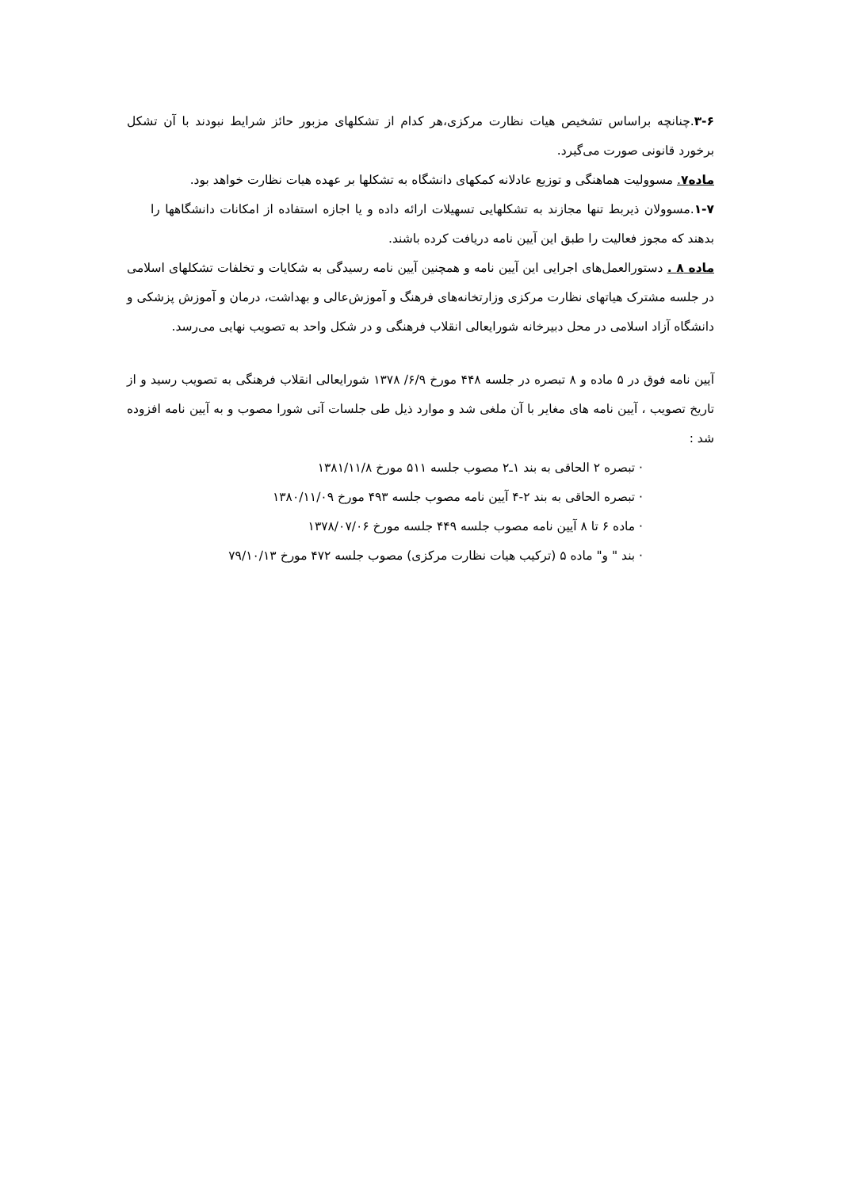۳-۶.چنانچه براساس تشخیص هیات نظارت مرکزی،هر کدام از تشکلهای مزبور حائز شرایط نبودند با آن تشکل برخورد قانونی صورت می‌گیرد.
ماده۷. مسوولیت هماهنگی و توزیع عادلانه کمکهای دانشگاه به تشکلها بر عهده هیات نظارت خواهد بود.
۱-۷.مسوولان ذیربط تنها مجازند به تشکلهایی تسهیلات ارائه داده و یا اجازه استفاده از امکانات دانشگاهها را بدهند که مجوز فعالیت را طبق این آیین نامه دریافت کرده باشند.
ماده ۸ . دستورالعمل‌های اجرایی این آیین نامه و همچنین آیین نامه رسیدگی به شکایات و تخلفات تشکلهای اسلامی در جلسه مشترک هیاتهای نظارت مرکزی وزارتخانه‌های فرهنگ و آموزش‌عالی و بهداشت، درمان و آموزش پزشکی و دانشگاه آزاد اسلامی در محل دبیرخانه شورایعالی انقلاب فرهنگی و در شکل واحد به تصویب نهایی می‌رسد.
آیین نامه فوق در ۵ ماده و ۸ تبصره در جلسه ۴۴۸ مورخ ۶/۹/ ۱۳۷۸ شورایعالی انقلاب فرهنگی به تصویب رسید و از تاریخ تصویب ، آیین نامه های مغایر با آن ملغی شد و موارد ذیل طی جلسات آتی شورا مصوب و به آیین نامه افزوده شد :
· تبصره ۲ الحاقی به بند ۱ـ۲ مصوب جلسه ۵۱۱ مورخ ۱۳۸۱/۱۱/۸
· تبصره الحاقی به بند ۲-۴ آیین نامه مصوب جلسه ۴۹۳ مورخ ۱۳۸۰/۱۱/۰۹
· ماده ۶ تا ۸ آیین نامه مصوب جلسه ۴۴۹ جلسه مورخ ۱۳۷۸/۰۷/۰۶
· بند " و" ماده ۵ (ترکیب هیات نظارت مرکزی) مصوب جلسه ۴۷۲ مورخ ۷۹/۱۰/۱۳